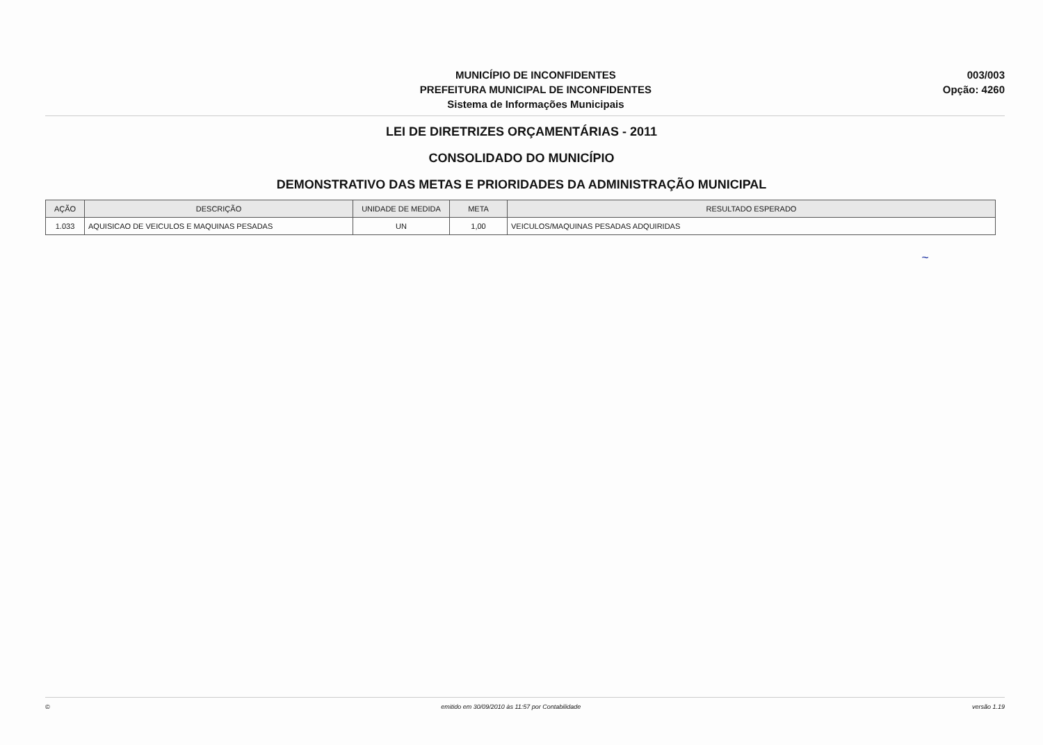MUNICÍPIO DE INCONFIDENTES
PREFEITURA MUNICIPAL DE INCONFIDENTES
Sistema de Informações Municipais
003/003
Opção: 4260
LEI DE DIRETRIZES ORÇAMENTÁRIAS - 2011
CONSOLIDADO DO MUNICÍPIO
DEMONSTRATIVO DAS METAS E PRIORIDADES DA ADMINISTRAÇÃO MUNICIPAL
| AÇÃO | DESCRIÇÃO | UNIDADE DE MEDIDA | META | RESULTADO ESPERADO |
| --- | --- | --- | --- | --- |
| 1.033 | AQUISICAO DE VEICULOS E MAQUINAS PESADAS | UN | 1,00 | VEICULOS/MAQUINAS PESADAS ADQUIRIDAS |
~
© emitido em 30/09/2010 às 11:57 por Contabilidade versão 1.19